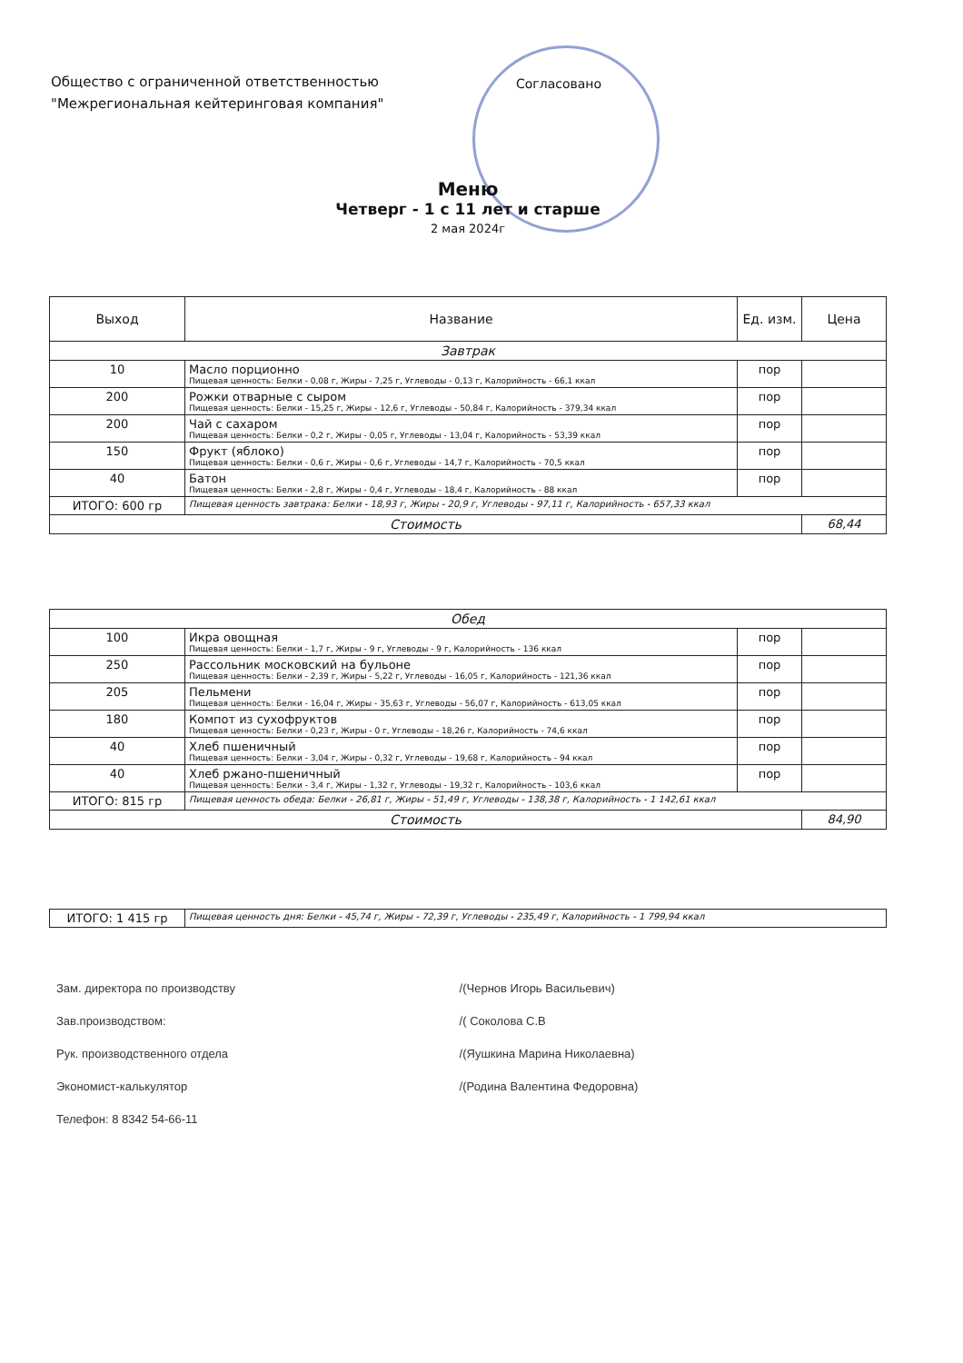Общество с ограниченной ответственностью
"Межрегиональная кейтеринговая компания"
Согласовано
Меню
Четверг - 1 с 11 лет и старше
2 мая 2024г
| Выход | Название | Ед. изм. | Цена |
| --- | --- | --- | --- |
| Завтрак | | | |
| 10 | Масло порционно Пищевая ценность: Белки - 0,08 г, Жиры - 7,25 г, Углеводы - 0,13 г, Калорийность - 66,1 ккал | пор | |
| 200 | Рожки отварные с сыром Пищевая ценность: Белки - 15,25 г, Жиры - 12,6 г, Углеводы - 50,84 г, Калорийность - 379,34 ккал | пор | |
| 200 | Чай с сахаром Пищевая ценность: Белки - 0,2 г, Жиры - 0,05 г, Углеводы - 13,04 г, Калорийность - 53,39 ккал | пор | |
| 150 | Фрукт (яблоко) Пищевая ценность: Белки - 0,6 г, Жиры - 0,6 г, Углеводы - 14,7 г, Калорийность - 70,5 ккал | пор | |
| 40 | Батон Пищевая ценность: Белки - 2,8 г, Жиры - 0,4 г, Углеводы - 18,4 г, Калорийность - 88 ккал | пор | |
| ИТОГО: 600 гр | Пищевая ценность завтрака: Белки - 18,93 г, Жиры - 20,9 г, Углеводы - 97,11 г, Калорийность - 657,33 ккал | | |
| Стоимость | | | 68,44 |
| Обед | | | |
| 100 | Икра овощная Пищевая ценность: Белки - 1,7 г, Жиры - 9 г, Углеводы - 9 г, Калорийность - 136 ккал | пор | |
| 250 | Рассольник московский на бульоне Пищевая ценность: Белки - 2,39 г, Жиры - 5,22 г, Углеводы - 16,05 г, Калорийность - 121,36 ккал | пор | |
| 205 | Пельмени Пищевая ценность: Белки - 16,04 г, Жиры - 35,63 г, Углеводы - 56,07 г, Калорийность - 613,05 ккал | пор | |
| 180 | Компот из сухофруктов Пищевая ценность: Белки - 0,23 г, Жиры - 0 г, Углеводы - 18,26 г, Калорийность - 74,6 ккал | пор | |
| 40 | Хлеб пшеничный Пищевая ценность: Белки - 3,04 г, Жиры - 0,32 г, Углеводы - 19,68 г, Калорийность - 94 ккал | пор | |
| 40 | Хлеб ржано-пшеничный Пищевая ценность: Белки - 3,4 г, Жиры - 1,32 г, Углеводы - 19,32 г, Калорийность - 103,6 ккал | пор | |
| ИТОГО: 815 гр | Пищевая ценность обеда: Белки - 26,81 г, Жиры - 51,49 г, Углеводы - 138,38 г, Калорийность - 1 142,61 ккал | | |
| Стоимость | | | 84,90 |
| ИТОГО: 1 415 гр | Пищевая ценность дня: Белки - 45,74 г, Жиры - 72,39 г, Углеводы - 235,49 г, Калорийность - 1 799,94 ккал |
Зам. директора по производству /(Чернов Игорь Васильевич)
Зав.производством: /( Соколова С.В
Рук. производственного отдела /(Яушкина Марина Николаевна)
Экономист-калькулятор /(Родина Валентина Федоровна)
Телефон: 8 8342 54-66-11